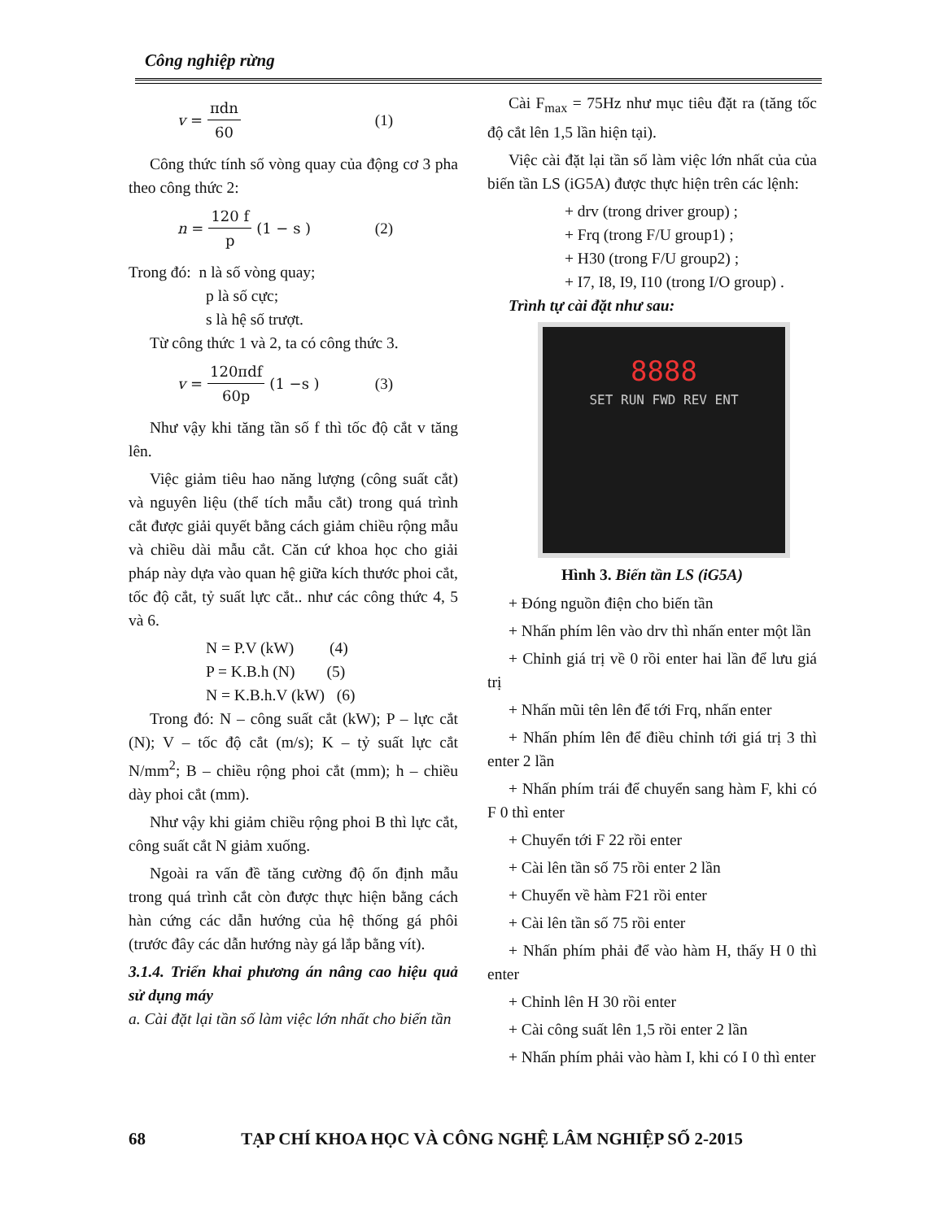Công nghiệp rừng
v = πdn 60 (1)
Công thức tính số vòng quay của động cơ 3 pha theo công thức 2:
n = 120 f p (1 − s ) (2)
Trong đó: n là số vòng quay;
p là số cực;
s là hệ số trượt.
Từ công thức 1 và 2, ta có công thức 3.
v = 120πdf 60p (1 −s ) (3)
Như vậy khi tăng tần số f thì tốc độ cắt v tăng lên.
Việc giảm tiêu hao năng lượng (công suất cắt) và nguyên liệu (thể tích mẫu cắt) trong quá trình cắt được giải quyết bằng cách giảm chiều rộng mẫu và chiều dài mẫu cắt. Căn cứ khoa học cho giải pháp này dựa vào quan hệ giữa kích thước phoi cắt, tốc độ cắt, tỷ suất lực cắt.. như các công thức 4, 5 và 6.
N = P.V (kW) (4)
P = K.B.h (N) (5)
N = K.B.h.V (kW) (6)
Trong đó: N – công suất cắt (kW); P – lực cắt (N); V – tốc độ cắt (m/s); K – tỷ suất lực cắt N/mm<sup>2</sup>; B – chiều rộng phoi cắt (mm); h – chiều dày phoi cắt (mm).
Như vậy khi giảm chiều rộng phoi B thì lực cắt, công suất cắt N giảm xuống.
Ngoài ra vấn đề tăng cường độ ổn định mẫu trong quá trình cắt còn được thực hiện bằng cách hàn cứng các dẫn hướng của hệ thống gá phôi (trước đây các dẫn hướng này gá lắp bằng vít).
3.1.4. Triển khai phương án nâng cao hiệu quả sử dụng máy
a. Cài đặt lại tần số làm việc lớn nhất cho biến tần
Cài F<sub>max</sub> = 75Hz như mục tiêu đặt ra (tăng tốc độ cắt lên 1,5 lần hiện tại).
Việc cài đặt lại tần số làm việc lớn nhất của của biến tần LS (iG5A) được thực hiện trên các lệnh:
+ drv (trong driver group) ;
+ Frq (trong F/U group1) ;
+ H30 (trong F/U group2) ;
+ I7, I8, I9, I10 (trong I/O group) .
Trình tự cài đặt như sau:
8888
SET RUN FWD REV ENT
Hình 3. Biến tần LS (iG5A)
+ Đóng nguồn điện cho biến tần
+ Nhấn phím lên vào drv thì nhấn enter một lần
+ Chỉnh giá trị về 0 rồi enter hai lần để lưu giá trị
+ Nhấn mũi tên lên để tới Frq, nhấn enter
+ Nhấn phím lên để điều chỉnh tới giá trị 3 thì enter 2 lần
+ Nhấn phím trái để chuyển sang hàm F, khi có F 0 thì enter
+ Chuyển tới F 22 rồi enter
+ Cài lên tần số 75 rồi enter 2 lần
+ Chuyển về hàm F21 rồi enter
+ Cài lên tần số 75 rồi enter
+ Nhấn phím phải để vào hàm H, thấy H 0 thì enter
+ Chỉnh lên H 30 rồi enter
+ Cài công suất lên 1,5 rồi enter 2 lần
+ Nhấn phím phải vào hàm I, khi có I 0 thì enter
68 TẠP CHÍ KHOA HỌC VÀ CÔNG NGHỆ LÂM NGHIỆP SỐ 2-2015